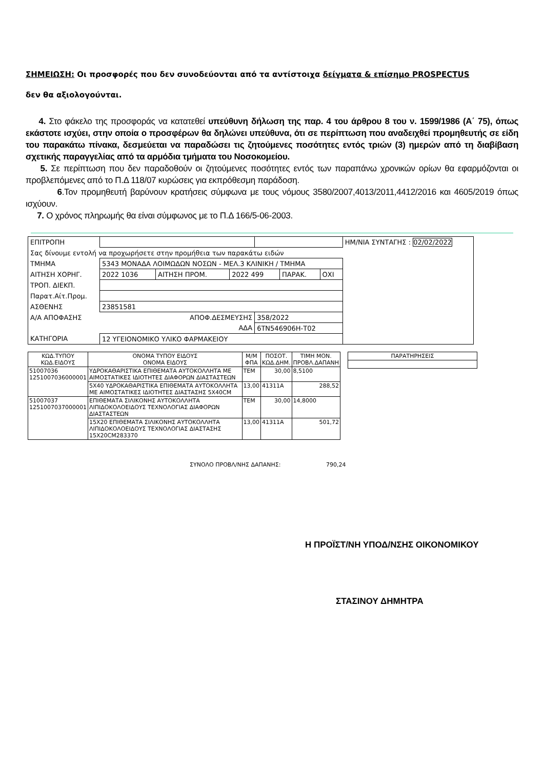ΣΗΜΕΙΩΣΗ: Οι προσφορές που δεν συνοδεύονται από τα αντίστοιχα δείγματα & επίσημο PROSPECTUS
δεν θα αξιολογούνται.
4. Στο φάκελο της προσφοράς να κατατεθεί υπεύθυνη δήλωση της παρ. 4 του άρθρου 8 του ν. 1599/1986 (Α΄ 75), όπως εκάστοτε ισχύει, στην οποία ο προσφέρων θα δηλώνει υπεύθυνα, ότι σε περίπτωση που αναδειχθεί προμηθευτής σε είδη του παρακάτω πίνακα, δεσμεύεται να παραδώσει τις ζητούμενες ποσότητες εντός τριών (3) ημερών από τη διαβίβαση σχετικής παραγγελίας από τα αρμόδια τμήματα του Νοσοκομείου.
5. Σε περίπτωση που δεν παραδοθούν οι ζητούμενες ποσότητες εντός των παραπάνω χρονικών ορίων θα εφαρμόζονται οι προβλεπόμενες από το Π.Δ 118/07 κυρώσεις για εκπρόθεσμη παράδοση.
6.Τον προμηθευτή βαρύνουν κρατήσεις σύμφωνα με τους νόμους 3580/2007,4013/2011,4412/2016 και 4605/2019 όπως ισχύουν.
7. Ο χρόνος πληρωμής θα είναι σύμφωνος με το Π.Δ 166/5-06-2003.
| ΕΠΙΤΡΟΠΗ | | | | | | | ΗΜ/ΝΙΑ ΣΥΝΤΑΓΗΣ : 02/02/2022 |
| Σας δίνουμε εντολή να προχωρήσετε στην προμήθεια των παρακάτω ειδών | | | | | | | |
| ΤΜΗΜΑ | 5343 ΜΟΝΑΔΑ ΛΟΙΜΩΔΩΝ ΝΟΣΩΝ - ΜΕΛ.3 ΚΛΙΝΙΚΗ / ΤΜΗΜΑ | | | | | | |
| ΑΙΤΗΣΗ ΧΟΡΗΓ. | 2022 1036 | ΑΙΤΗΣΗ ΠΡΟΜ. | 2022 499 | | ΠΑΡΑΚ. | ΟΧΙ | |
| ΤΡΟΠ. ΔΙΕΚΠ. | | | | | | | |
| Παρατ.Αίτ.Προμ. | | | | | | | |
| ΑΣΘΕΝΗΣ | 23851581 | | | | | | |
| Α/Α ΑΠΟΦΑΣΗΣ | ΑΠΟΦ.ΔΕΣΜΕΥΣΗΣ | | | 358/2022 | | | |
| | ΑΔΑ | | | 6ΤΝ546906Η-Τ02 | | | |
| ΚΑΤΗΓΟΡΙΑ | 12 ΥΓΕΙΟΝΟΜΙΚΟ ΥΛΙΚΟ ΦΑΡΜΑΚΕΙΟΥ | | | | | | |
| ΚΩΔ.ΤΥΠΟΥ ΚΩΔ.ΕΙΔΟΥΣ | ΟΝΟΜΑ ΤΥΠΟΥ ΕΙΔΟΥΣ ΟΝΟΜΑ ΕΙΔΟΥΣ | Μ/Μ ΦΠΑ | ΠΟΣΟΤ. ΚΩΔ.ΔΗΜ. | ΤΙΜΗ ΜΟΝ. ΠΡΟΒΛ.ΔΑΠΑΝΗ |
| --- | --- | --- | --- | --- |
| 51007036 1251007036000001 | ΥΔΡΟΚΑΘΑΡΙΣΤΙΚΑ ΕΠΙΘΕΜΑΤΑ ΑΥΤΟΚΟΛΛΗΤΑ ΜΕ ΑΙΜΟΣΤΑΤΙΚΕΣ ΙΔΙΟΤΗΤΕΣ ΔΙΑΦΟΡΩΝ ΔΙΑΣΤΑΣΤΕΩΝ | ΤΕΜ | 30,00 | 8,5100 |
| | 5Χ40 ΥΔΡΟΚΑΘΑΡΙΣΤΙΚΑ ΕΠΙΘΕΜΑΤΑ ΑΥΤΟΚΟΛΛΗΤΑ ΜΕ ΑΙΜΟΣΤΑΤΙΚΕΣ ΙΔΙΟΤΗΤΕΣ ΔΙΑΣΤΑΣΗΣ 5Χ40CM | 13,00 | 41311Α | 288,52 |
| 51007037 1251007037000001 | ΕΠΙΘΕΜΑΤΑ ΣΙΛΙΚΟΝΗΣ ΑΥΤΟΚΟΛΛΗΤΑ ΛΙΠΙΔΟΚΟΛΟΕΙΔΟΥΣ ΤΕΧΝΟΛΟΓΙΑΣ ΔΙΑΦΟΡΩΝ ΔΙΑΣΤΑΣΤΕΩΝ | ΤΕΜ | 30,00 | 14,8000 |
| | 15Χ20 ΕΠΙΘΕΜΑΤΑ ΣΙΛΙΚΟΝΗΣ ΑΥΤΟΚΟΛΛΗΤΑ ΛΙΠΙΔΟΚΟΛΟΕΙΔΟΥΣ ΤΕΧΝΟΛΟΓΙΑΣ ΔΙΑΣΤΑΣΗΣ 15Χ20CM283370 | 13,00 | 41311Α | 501,72 |
| ΠΑΡΑΤΗΡΗΣΕΙΣ |
| --- |
ΣΥΝΟΛΟ ΠΡΟΒΛ/ΝΗΣ ΔΑΠΑΝΗΣ: 790,24
Η ΠΡΟΪΣΤ/ΝΗ ΥΠΟΔ/ΝΣΗΣ ΟΙΚΟΝΟΜΙΚΟΥ
ΣΤΑΣΙΝΟΥ ΔΗΜΗΤΡΑ